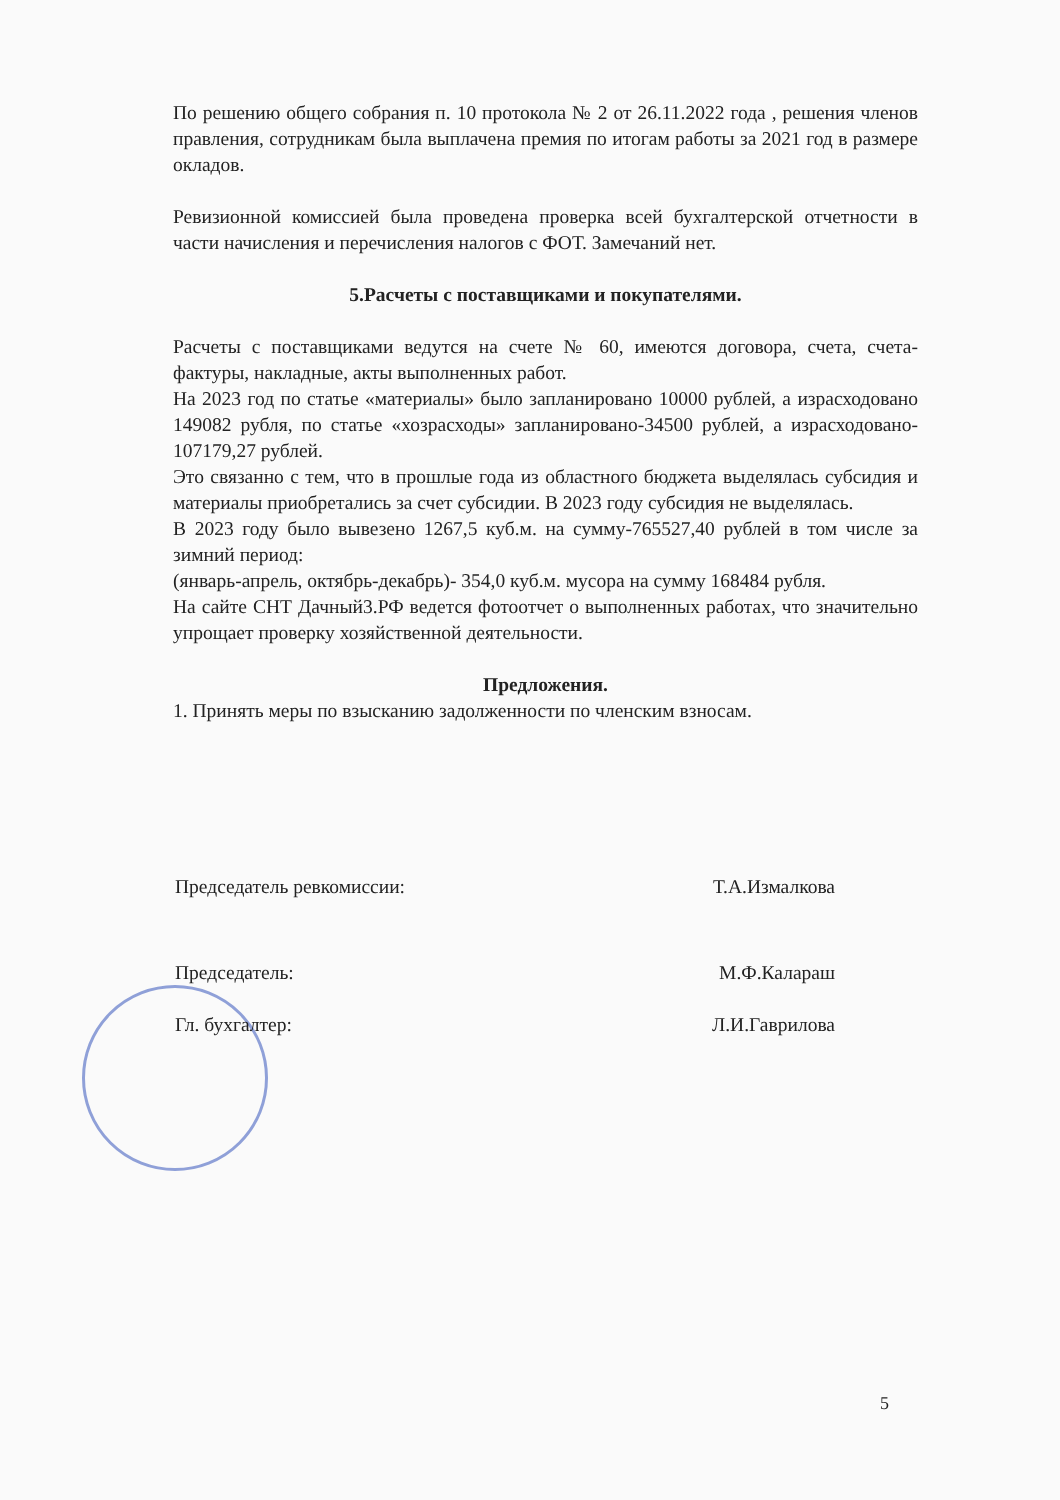По решению общего собрания п. 10 протокола № 2 от 26.11.2022 года , решения членов правления, сотрудникам была выплачена премия по итогам работы за 2021 год в размере окладов.
Ревизионной комиссией была проведена проверка всей бухгалтерской отчетности в части начисления и перечисления налогов с ФОТ. Замечаний нет.
5.Расчеты с поставщиками и покупателями.
Расчеты с поставщиками ведутся на счете № 60, имеются договора, счета, счета-фактуры, накладные, акты выполненных работ.
На 2023 год по статье «материалы» было запланировано 10000 рублей, а израсходовано 149082 рубля, по статье «хозрасходы» запланировано-34500 рублей, а израсходовано- 107179,27 рублей.
Это связанно с тем, что в прошлые года из областного бюджета выделялась субсидия и материалы приобретались за счет субсидии. В 2023 году субсидия не выделялась.
В 2023 году было вывезено 1267,5 куб.м. на сумму-765527,40 рублей в том числе за зимний период:
(январь-апрель, октябрь-декабрь)- 354,0 куб.м. мусора на сумму 168484 рубля.
На сайте СНТ Дачный3.РФ ведется фотоотчет о выполненных работах, что значительно упрощает проверку хозяйственной деятельности.
Предложения.
1. Принять меры по взысканию задолженности по членским взносам.
Председатель ревкомиссии: Т.А.Измалкова
Председатель: М.Ф.Калараш
Гл. бухгалтер: Л.И.Гаврилова
5